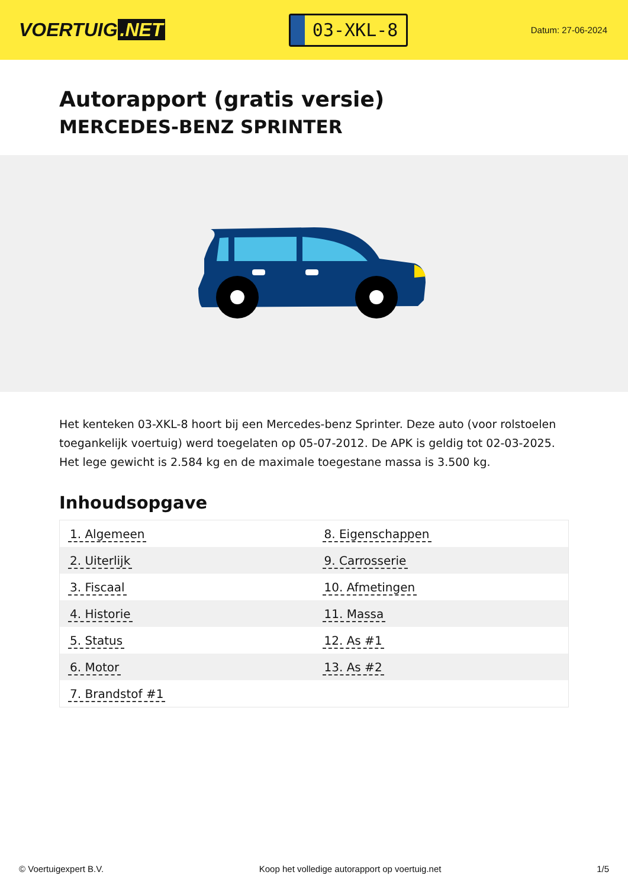VOERTUIG.NET
03-XKL-8
Datum: 27-06-2024
Autorapport (gratis versie)
MERCEDES-BENZ SPRINTER
Het kenteken 03-XKL-8 hoort bij een Mercedes-benz Sprinter. Deze auto (voor rolstoelen toegankelijk voertuig) werd toegelaten op 05-07-2012. De APK is geldig tot 02-03-2025. Het lege gewicht is 2.584 kg en de maximale toegestane massa is 3.500 kg.
Inhoudsopgave
| 1. Algemeen | 8. Eigenschappen |
| 2. Uiterlijk | 9. Carrosserie |
| 3. Fiscaal | 10. Afmetingen |
| 4. Historie | 11. Massa |
| 5. Status | 12. As #1 |
| 6. Motor | 13. As #2 |
| 7. Brandstof #1 | |
© Voertuigexpert B.V. Koop het volledige autorapport op voertuig.net
1/5